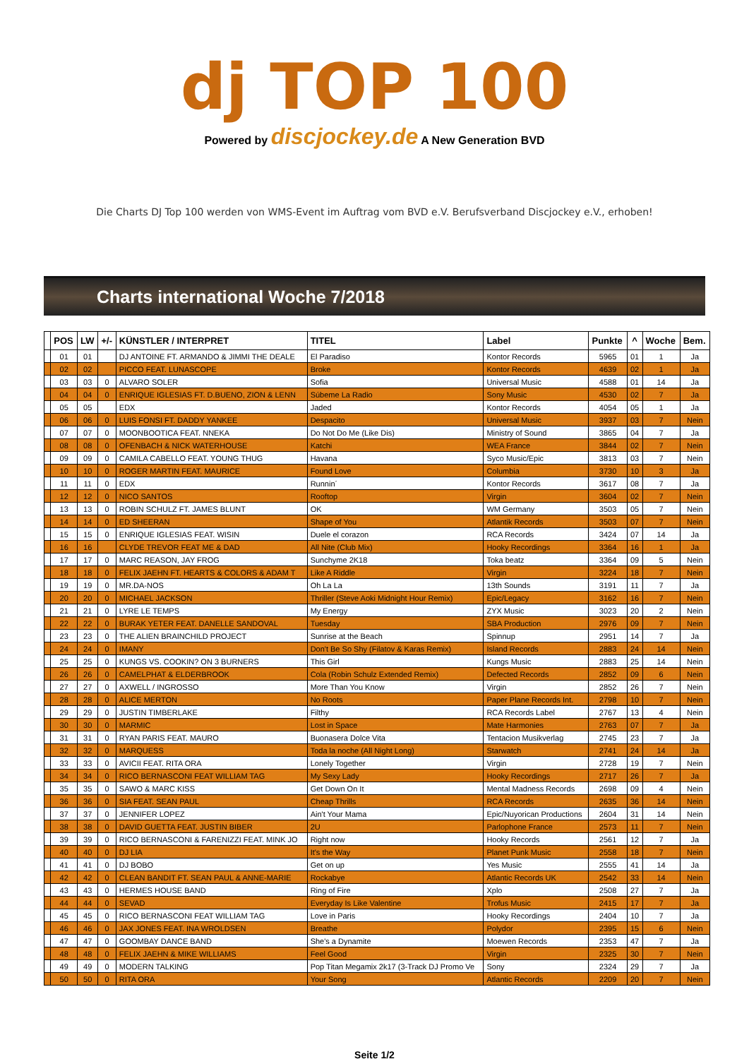dj TOP 100
Powered by discjockey.de A New Generation BVD
Die Charts DJ Top 100 werden von WMS-Event im Auftrag vom BVD e.V. Berufsverband Discjockey e.V., erhoben!
Charts international Woche 7/2018
| | POS | LW | +/- | KÜNSTLER / INTERPRET | TITEL | Label | Punkte | ^ | Woche | Bem. |
| --- | --- | --- | --- | --- | --- | --- | --- | --- | --- | --- |
| | 01 | 01 | | DJ ANTOINE FT. ARMANDO & JIMMI THE DEALE | El Paradiso | Kontor Records | 5965 | 01 | 1 | Ja |
| | 02 | 02 | | PICCO FEAT. LUNASCOPE | Broke | Kontor Records | 4639 | 02 | 1 | Ja |
| | 03 | 03 | 0 | ALVARO SOLER | Sofia | Universal Music | 4588 | 01 | 14 | Ja |
| | 04 | 04 | 0 | ENRIQUE IGLESIAS FT. D.BUENO, ZION & LENN | Súbeme La Radio | Sony Music | 4530 | 02 | 7 | Ja |
| | 05 | 05 | | EDX | Jaded | Kontor Records | 4054 | 05 | 1 | Ja |
| | 06 | 06 | 0 | LUIS FONSI FT. DADDY YANKEE | Despacito | Universal Music | 3937 | 03 | 7 | Nein |
| | 07 | 07 | 0 | MOONBOOTICA FEAT. NNEKA | Do Not Do Me (Like Dis) | Ministry of Sound | 3865 | 04 | 7 | Ja |
| | 08 | 08 | 0 | OFENBACH & NICK WATERHOUSE | Katchi | WEA France | 3844 | 02 | 7 | Nein |
| | 09 | 09 | 0 | CAMILA CABELLO FEAT. YOUNG THUG | Havana | Syco Music/Epic | 3813 | 03 | 7 | Nein |
| | 10 | 10 | 0 | ROGER MARTIN FEAT. MAURICE | Found Love | Columbia | 3730 | 10 | 3 | Ja |
| | 11 | 11 | 0 | EDX | Runnin´ | Kontor Records | 3617 | 08 | 7 | Ja |
| | 12 | 12 | 0 | NICO SANTOS | Rooftop | Virgin | 3604 | 02 | 7 | Nein |
| | 13 | 13 | 0 | ROBIN SCHULZ FT. JAMES BLUNT | OK | WM Germany | 3503 | 05 | 7 | Nein |
| | 14 | 14 | 0 | ED SHEERAN | Shape of You | Atlantik Records | 3503 | 07 | 7 | Nein |
| | 15 | 15 | 0 | ENRIQUE IGLESIAS FEAT. WISIN | Duele el corazon | RCA Records | 3424 | 07 | 14 | Ja |
| | 16 | 16 | | CLYDE TREVOR FEAT ME & DAD | All Nite (Club Mix) | Hooky Recordings | 3364 | 16 | 1 | Ja |
| | 17 | 17 | 0 | MARC REASON, JAY FROG | Sunchyme 2K18 | Toka beatz | 3364 | 09 | 5 | Nein |
| | 18 | 18 | 0 | FELIX JAEHN FT. HEARTS & COLORS & ADAM T | Like A Riddle | Virgin | 3224 | 18 | 7 | Nein |
| | 19 | 19 | 0 | MR.DA-NOS | Oh La La | 13th Sounds | 3191 | 11 | 7 | Ja |
| | 20 | 20 | 0 | MICHAEL JACKSON | Thriller (Steve Aoki Midnight Hour Remix) | Epic/Legacy | 3162 | 16 | 7 | Nein |
| | 21 | 21 | 0 | LYRE LE TEMPS | My Energy | ZYX Music | 3023 | 20 | 2 | Nein |
| | 22 | 22 | 0 | BURAK YETER FEAT. DANELLE SANDOVAL | Tuesday | SBA Production | 2976 | 09 | 7 | Nein |
| | 23 | 23 | 0 | THE ALIEN BRAINCHILD PROJECT | Sunrise at the Beach | Spinnup | 2951 | 14 | 7 | Ja |
| | 24 | 24 | 0 | IMANY | Don't Be So Shy (Filatov & Karas Remix) | Island Records | 2883 | 24 | 14 | Nein |
| | 25 | 25 | 0 | KUNGS VS. COOKIN? ON 3 BURNERS | This Girl | Kungs Music | 2883 | 25 | 14 | Nein |
| | 26 | 26 | 0 | CAMELPHAT & ELDERBROOK | Cola (Robin Schulz Extended Remix) | Defected Records | 2852 | 09 | 6 | Nein |
| | 27 | 27 | 0 | AXWELL / INGROSSO | More Than You Know | Virgin | 2852 | 26 | 7 | Nein |
| | 28 | 28 | 0 | ALICE MERTON | No Roots | Paper Plane Records Int. | 2798 | 10 | 7 | Nein |
| | 29 | 29 | 0 | JUSTIN TIMBERLAKE | Filthy | RCA Records Label | 2767 | 13 | 4 | Nein |
| | 30 | 30 | 0 | MARMIC | Lost in Space | Mate Harmonies | 2763 | 07 | 7 | Ja |
| | 31 | 31 | 0 | RYAN PARIS FEAT. MAURO | Buonasera Dolce Vita | Tentacion Musikverlag | 2745 | 23 | 7 | Ja |
| | 32 | 32 | 0 | MARQUESS | Toda la noche (All Night Long) | Starwatch | 2741 | 24 | 14 | Ja |
| | 33 | 33 | 0 | AVICII FEAT. RITA ORA | Lonely Together | Virgin | 2728 | 19 | 7 | Nein |
| | 34 | 34 | 0 | RICO BERNASCONI FEAT WILLIAM TAG | My Sexy Lady | Hooky Recordings | 2717 | 26 | 7 | Ja |
| | 35 | 35 | 0 | SAWO & MARC KISS | Get Down On It | Mental Madness Records | 2698 | 09 | 4 | Nein |
| | 36 | 36 | 0 | SIA FEAT. SEAN PAUL | Cheap Thrills | RCA Records | 2635 | 36 | 14 | Nein |
| | 37 | 37 | 0 | JENNIFER LOPEZ | Ain't Your Mama | Epic/Nuyorican Productions | 2604 | 31 | 14 | Nein |
| | 38 | 38 | 0 | DAVID GUETTA FEAT. JUSTIN BIBER | 2U | Parlophone France | 2573 | 11 | 7 | Nein |
| | 39 | 39 | 0 | RICO BERNASCONI & FARENIZZI FEAT. MINK JO | Right now | Hooky Records | 2561 | 12 | 7 | Ja |
| | 40 | 40 | 0 | DJ LIA | It's the Way | Planet Punk Music | 2558 | 18 | 7 | Nein |
| | 41 | 41 | 0 | DJ BOBO | Get on up | Yes Music | 2555 | 41 | 14 | Ja |
| | 42 | 42 | 0 | CLEAN BANDIT FT. SEAN PAUL & ANNE-MARIE | Rockabye | Atlantic Records UK | 2542 | 33 | 14 | Nein |
| | 43 | 43 | 0 | HERMES HOUSE BAND | Ring of Fire | Xplo | 2508 | 27 | 7 | Ja |
| | 44 | 44 | 0 | SEVAD | Everyday Is Like Valentine | Trofus Music | 2415 | 17 | 7 | Ja |
| | 45 | 45 | 0 | RICO BERNASCONI FEAT WILLIAM TAG | Love in Paris | Hooky Recordings | 2404 | 10 | 7 | Ja |
| | 46 | 46 | 0 | JAX JONES FEAT. INA WROLDSEN | Breathe | Polydor | 2395 | 15 | 6 | Nein |
| | 47 | 47 | 0 | GOOMBAY DANCE BAND | She's a Dynamite | Moewen Records | 2353 | 47 | 7 | Ja |
| | 48 | 48 | 0 | FELIX JAEHN & MIKE WILLIAMS | Feel Good | Virgin | 2325 | 30 | 7 | Nein |
| | 49 | 49 | 0 | MODERN TALKING | Pop Titan Megamix 2k17 (3-Track DJ Promo Ve | Sony | 2324 | 29 | 7 | Ja |
| | 50 | 50 | 0 | RITA ORA | Your Song | Atlantic Records | 2209 | 20 | 7 | Nein |
Seite 1/2